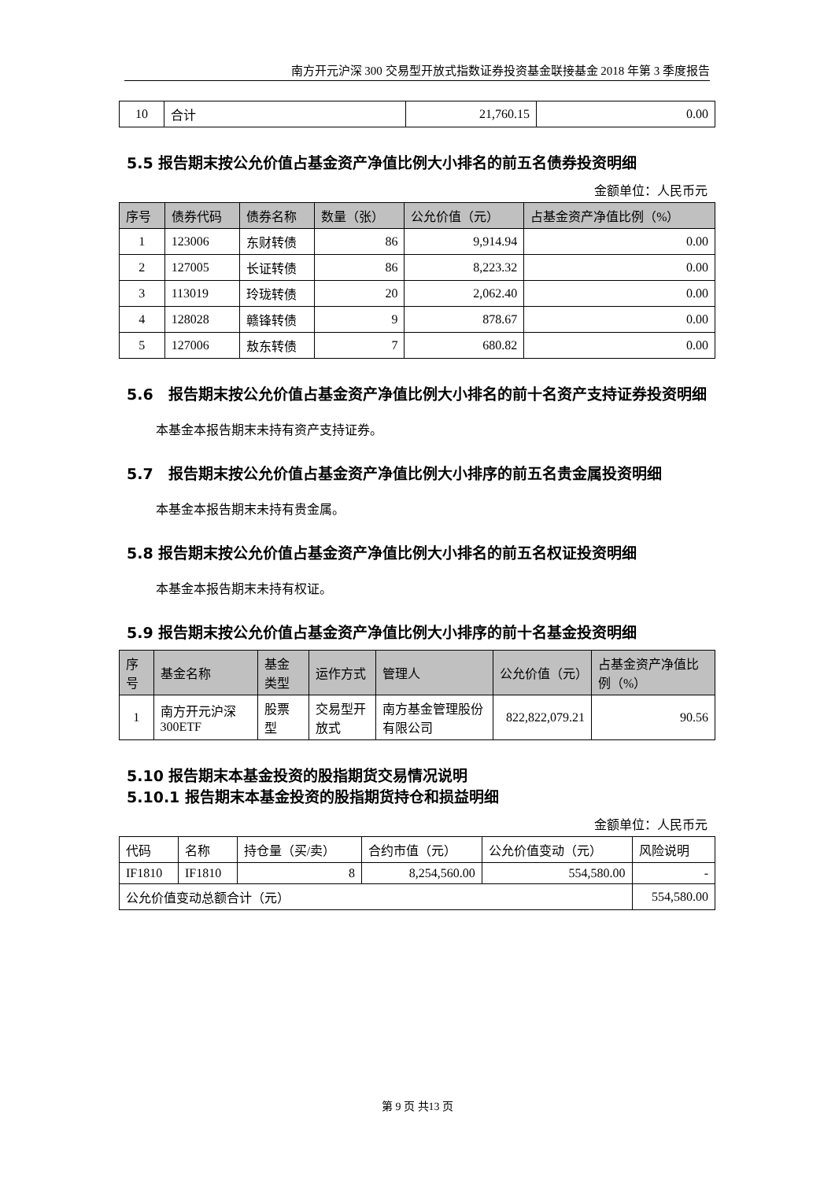南方开元沪深 300 交易型开放式指数证券投资基金联接基金 2018 年第 3 季度报告
| 10 | 合计 | 21,760.15 | 0.00 |
5.5 报告期末按公允价值占基金资产净值比例大小排名的前五名债券投资明细
金额单位：人民币元
| 序号 | 债券代码 | 债券名称 | 数量（张） | 公允价值（元） | 占基金资产净值比例（%） |
| --- | --- | --- | --- | --- | --- |
| 1 | 123006 | 东财转债 | 86 | 9,914.94 | 0.00 |
| 2 | 127005 | 长证转债 | 86 | 8,223.32 | 0.00 |
| 3 | 113019 | 玲珑转债 | 20 | 2,062.40 | 0.00 |
| 4 | 128028 | 赣锋转债 | 9 | 878.67 | 0.00 |
| 5 | 127006 | 敖东转债 | 7 | 680.82 | 0.00 |
5.6　报告期末按公允价值占基金资产净值比例大小排名的前十名资产支持证券投资明细
本基金本报告期末未持有资产支持证券。
5.7　报告期末按公允价值占基金资产净值比例大小排序的前五名贵金属投资明细
本基金本报告期末未持有贵金属。
5.8 报告期末按公允价值占基金资产净值比例大小排名的前五名权证投资明细
本基金本报告期末未持有权证。
5.9 报告期末按公允价值占基金资产净值比例大小排序的前十名基金投资明细
| 序号 | 基金名称 | 基金类型 | 运作方式 | 管理人 | 公允价值（元） | 占基金资产净值比例（%） |
| --- | --- | --- | --- | --- | --- | --- |
| 1 | 南方开元沪深300ETF | 股票型 | 交易型开放式 | 南方基金管理股份有限公司 | 822,822,079.21 | 90.56 |
5.10 报告期末本基金投资的股指期货交易情况说明
5.10.1 报告期末本基金投资的股指期货持仓和损益明细
金额单位：人民币元
| 代码 | 名称 | 持仓量（买/卖） | 合约市值（元） | 公允价值变动（元） | 风险说明 |
| IF1810 | IF1810 | 8 | 8,254,560.00 | 554,580.00 | - |
| 公允价值变动总额合计（元） | | | | | 554,580.00 |
第 9 页 共13 页